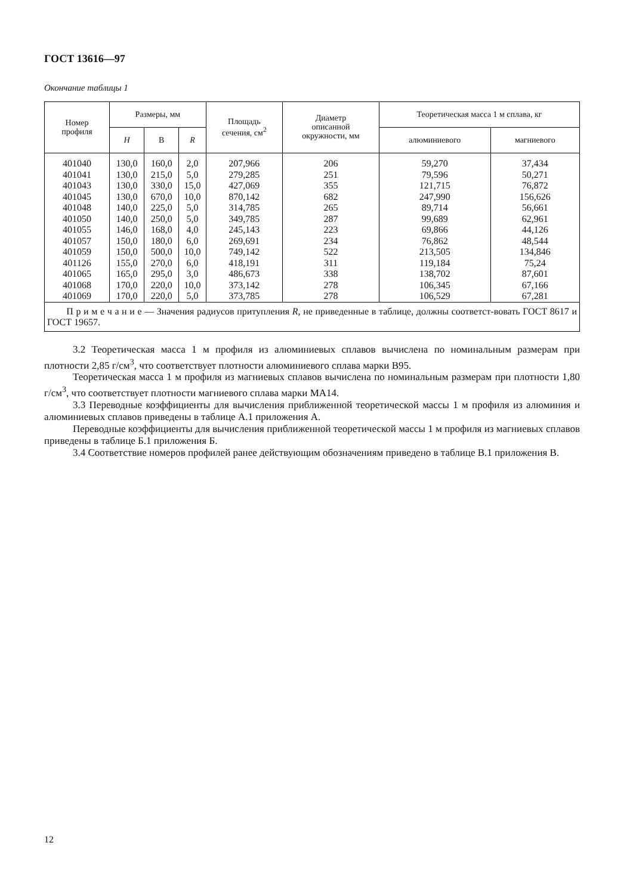ГОСТ 13616—97
Окончание таблицы 1
| Номер профиля | Размеры, мм | | | Площадь сечения, см<sup>2</sup> | Диаметр описанной окружности, мм | Теоретическая масса 1 м сплава, кг | |
| --- | --- | --- | --- | --- | --- | --- | --- |
| | H | B | R | | | алюминиевого | магниевого |
| 401040 401041 401043 401045 401048 401050 401055 401057 401059 401126 401065 401068 401069 | 130,0 130,0 130,0 130,0 140,0 140,0 146,0 150,0 150,0 155,0 165,0 170,0 170,0 | 160,0 215,0 330,0 670,0 225,0 250,0 168,0 180,0 500,0 270,0 295,0 220,0 220,0 | 2,0 5,0 15,0 10,0 5,0 5,0 4,0 6,0 10,0 6,0 3,0 10,0 5,0 | 207,966 279,285 427,069 870,142 314,785 349,785 245,143 269,691 749,142 418,191 486,673 373,142 373,785 | 206 251 355 682 265 287 223 234 522 311 338 278 278 | 59,270 79,596 121,715 247,990 89,714 99,689 69,866 76,862 213,505 119,184 138,702 106,345 106,529 | 37,434 50,271 76,872 156,626 56,661 62,961 44,126 48,544 134,846 75,24 87,601 67,166 67,281 |
| П р и м е ч а н и е — Значения радиусов притупления R , не приведенные в таблице, должны соответст-вовать ГОСТ 8617 и ГОСТ 19657. | | | | | | | |
3.2 Теоретическая масса 1 м профиля из алюминиевых сплавов вычислена по номинальным размерам при плотности 2,85 г/см<sup>3</sup>, что соответствует плотности алюминиевого сплава марки В95.
Теоретическая масса 1 м профиля из магниевых сплавов вычислена по номинальным размерам при плотности 1,80 г/см<sup>3</sup>, что соответствует плотности магниевого сплава марки МА14.
3.3 Переводные коэффициенты для вычисления приближенной теоретической массы 1 м профиля из алюминия и алюминиевых сплавов приведены в таблице А.1 приложения А.
Переводные коэффициенты для вычисления приближенной теоретической массы 1 м профиля из магниевых сплавов приведены в таблице Б.1 приложения Б.
3.4 Соответствие номеров профилей ранее действующим обозначениям приведено в таблице В.1 приложения В.
12